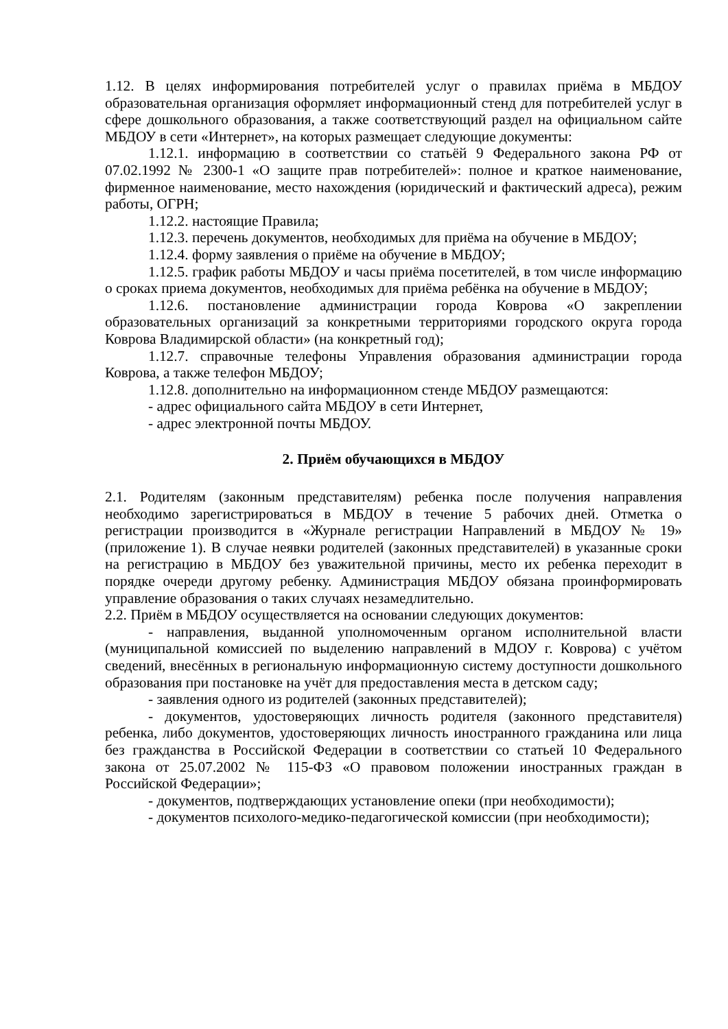1.12. В целях информирования потребителей услуг о правилах приёма в МБДОУ образовательная организация оформляет информационный стенд для потребителей услуг в сфере дошкольного образования, а также соответствующий раздел на официальном сайте МБДОУ в сети «Интернет», на которых размещает следующие документы:
1.12.1. информацию в соответствии со статьёй 9 Федерального закона РФ от 07.02.1992 № 2300-1 «О защите прав потребителей»: полное и краткое наименование, фирменное наименование, место нахождения (юридический и фактический адреса), режим работы, ОГРН;
1.12.2. настоящие Правила;
1.12.3. перечень документов, необходимых для приёма на обучение в МБДОУ;
1.12.4. форму заявления о приёме на обучение в МБДОУ;
1.12.5. график работы МБДОУ и часы приёма посетителей, в том числе информацию о сроках приема документов, необходимых для приёма ребёнка на обучение в МБДОУ;
1.12.6. постановление администрации города Коврова «О закреплении образовательных организаций за конкретными территориями городского округа города Коврова Владимирской области» (на конкретный год);
1.12.7. справочные телефоны Управления образования администрации города Коврова, а также телефон МБДОУ;
1.12.8. дополнительно на информационном стенде МБДОУ размещаются:
- адрес официального сайта МБДОУ в сети Интернет,
- адрес электронной почты МБДОУ.
2. Приём обучающихся в МБДОУ
2.1. Родителям (законным представителям) ребенка после получения направления необходимо зарегистрироваться в МБДОУ в течение 5 рабочих дней. Отметка о регистрации производится в «Журнале регистрации Направлений в МБДОУ № 19» (приложение 1). В случае неявки родителей (законных представителей) в указанные сроки на регистрацию в МБДОУ без уважительной причины, место их ребенка переходит в порядке очереди другому ребенку. Администрация МБДОУ обязана проинформировать управление образования о таких случаях незамедлительно.
2.2. Приём в МБДОУ осуществляется на основании следующих документов:
- направления, выданной уполномоченным органом исполнительной власти (муниципальной комиссией по выделению направлений в МДОУ г. Коврова) с учётом сведений, внесённых в региональную информационную систему доступности дошкольного образования при постановке на учёт для предоставления места в детском саду;
- заявления одного из родителей (законных представителей);
- документов, удостоверяющих личность родителя (законного представителя) ребенка, либо документов, удостоверяющих личность иностранного гражданина или лица без гражданства в Российской Федерации в соответствии со статьей 10 Федерального закона от 25.07.2002 № 115-ФЗ «О правовом положении иностранных граждан в Российской Федерации»;
- документов, подтверждающих установление опеки (при необходимости);
- документов психолого-медико-педагогической комиссии (при необходимости);